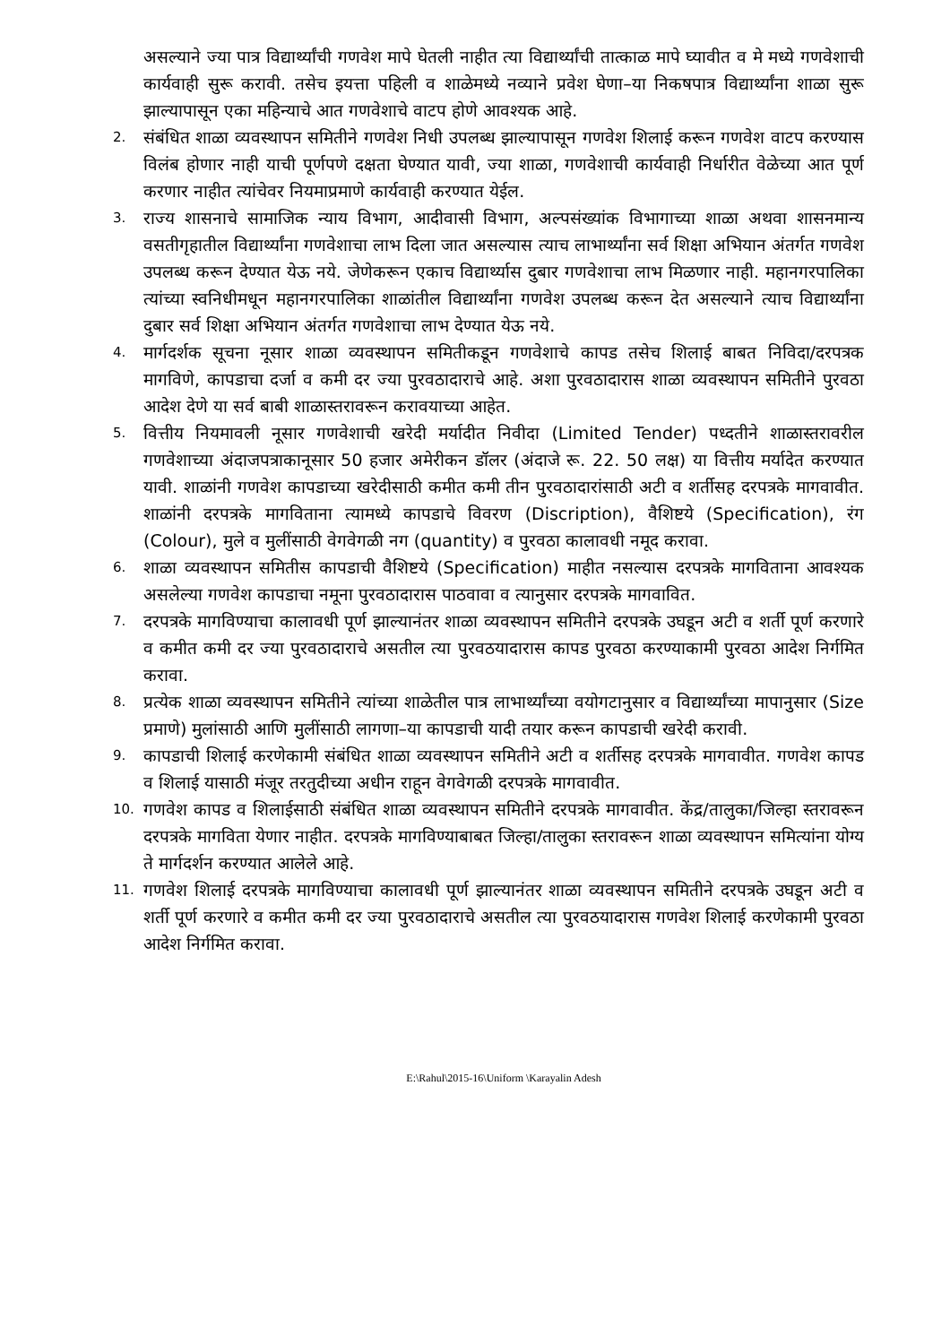असल्याने ज्या पात्र विद्यार्थ्यांची गणवेश मापे घेतली नाहीत त्या विद्यार्थ्यांची तात्काळ मापे घ्यावीत व मे मध्ये गणवेशाची कार्यवाही सुरू करावी. तसेच इयत्ता पहिली व शाळेमध्ये नव्याने प्रवेश घेणा–या निकषपात्र विद्यार्थ्यांना शाळा सुरू झाल्यापासून एका महिन्याचे आत गणवेशाचे वाटप होणे आवश्यक आहे.
2. संबंधित शाळा व्यवस्थापन समितीने गणवेश निधी उपलब्ध झाल्यापासून गणवेश शिलाई करून गणवेश वाटप करण्यास विलंब होणार नाही याची पूर्णपणे दक्षता घेण्यात यावी, ज्या शाळा, गणवेशाची कार्यवाही निर्धारीत वेळेच्या आत पूर्ण करणार नाहीत त्यांचेवर नियमाप्रमाणे कार्यवाही करण्यात येईल.
3. राज्य शासनाचे सामाजिक न्याय विभाग, आदीवासी विभाग, अल्पसंख्यांक विभागाच्या शाळा अथवा शासनमान्य वसतीगृहातील विद्यार्थ्यांना गणवेशाचा लाभ दिला जात असल्यास त्याच लाभार्थ्यांना सर्व शिक्षा अभियान अंतर्गत गणवेश उपलब्ध करून देण्यात येऊ नये. जेणेकरून एकाच विद्यार्थ्यास दुबार गणवेशाचा लाभ मिळणार नाही. महानगरपालिका त्यांच्या स्वनिधीमधून महानगरपालिका शाळांतील विद्यार्थ्यांना गणवेश उपलब्ध करून देत असल्याने त्याच विद्यार्थ्यांना दुबार सर्व शिक्षा अभियान अंतर्गत गणवेशाचा लाभ देण्यात येऊ नये.
4. मार्गदर्शक सूचना नूसार शाळा व्यवस्थापन समितीकडून गणवेशाचे कापड तसेच शिलाई बाबत निविदा/दरपत्रक मागविणे, कापडाचा दर्जा व कमी दर ज्या पुरवठादाराचे आहे. अशा पुरवठादारास शाळा व्यवस्थापन समितीने पुरवठा आदेश देणे या सर्व बाबी शाळास्तरावरून करावयाच्या आहेत.
5. वित्तीय नियमावली नूसार गणवेशाची खरेदी मर्यादीत निवीदा (Limited Tender) पध्दतीने शाळास्तरावरील गणवेशाच्या अंदाजपत्राकानूसार 50 हजार अमेरीकन डॉलर (अंदाजे रू. 22. 50 लक्ष) या वित्तीय मर्यादेत करण्यात यावी. शाळांनी गणवेश कापडाच्या खरेदीसाठी कमीत कमी तीन पुरवठादारांसाठी अटी व शर्तीसह दरपत्रके मागवावीत. शाळांनी दरपत्रके मागविताना त्यामध्ये कापडाचे विवरण (Discription), वैशिष्टये (Specification), रंग (Colour), मुले व मुलींसाठी वेगवेगळी नग (quantity) व पुरवठा कालावधी नमूद करावा.
6. शाळा व्यवस्थापन समितीस कापडाची वैशिष्टये (Specification) माहीत नसल्यास दरपत्रके मागविताना आवश्यक असलेल्या गणवेश कापडाचा नमूना पुरवठादारास पाठवावा व त्यानुसार दरपत्रके मागवावित.
7. दरपत्रके मागविण्याचा कालावधी पूर्ण झाल्यानंतर शाळा व्यवस्थापन समितीने दरपत्रके उघडून अटी व शर्ती पूर्ण करणारे व कमीत कमी दर ज्या पुरवठादाराचे असतील त्या पुरवठयादारास कापड पुरवठा करण्याकामी पुरवठा आदेश निर्गमित करावा.
8. प्रत्येक शाळा व्यवस्थापन समितीने त्यांच्या शाळेतील पात्र लाभार्थ्यांच्या वयोगटानुसार व विद्यार्थ्यांच्या मापानुसार (Size प्रमाणे) मुलांसाठी आणि मुलींसाठी लागणा–या कापडाची यादी तयार करून कापडाची खरेदी करावी.
9. कापडाची शिलाई करणेकामी संबंधित शाळा व्यवस्थापन समितीने अटी व शर्तीसह दरपत्रके मागवावीत. गणवेश कापड व शिलाई यासाठी मंजूर तरतुदीच्या अधीन राहून वेगवेगळी दरपत्रके मागवावीत.
10. गणवेश कापड व शिलाईसाठी संबंधित शाळा व्यवस्थापन समितीने दरपत्रके मागवावीत. केंद्र/तालुका/जिल्हा स्तरावरून दरपत्रके मागविता येणार नाहीत. दरपत्रके मागविण्याबाबत जिल्हा/तालुका स्तरावरून शाळा व्यवस्थापन समित्यांना योग्य ते मार्गदर्शन करण्यात आलेले आहे.
11. गणवेश शिलाई दरपत्रके मागविण्याचा कालावधी पूर्ण झाल्यानंतर शाळा व्यवस्थापन समितीने दरपत्रके उघडून अटी व शर्ती पूर्ण करणारे व कमीत कमी दर ज्या पुरवठादाराचे असतील त्या पुरवठयादारास गणवेश शिलाई करणेकामी पुरवठा आदेश निर्गमित करावा.
E:\Rahul\2015-16\Uniform \Karayalin Adesh